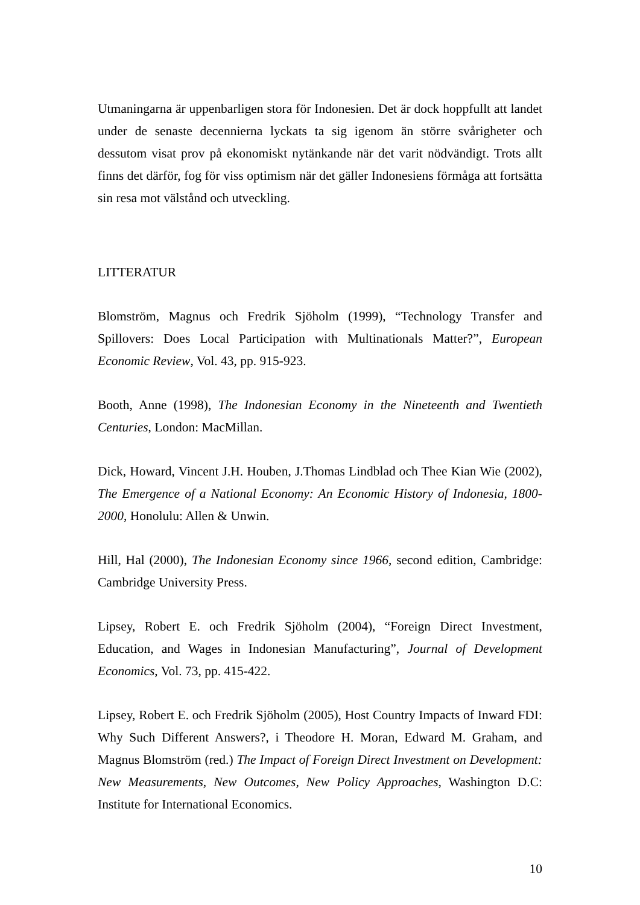Utmaningarna är uppenbarligen stora för Indonesien. Det är dock hoppfullt att landet under de senaste decennierna lyckats ta sig igenom än större svårigheter och dessutom visat prov på ekonomiskt nytänkande när det varit nödvändigt. Trots allt finns det därför, fog för viss optimism när det gäller Indonesiens förmåga att fortsätta sin resa mot välstånd och utveckling.
LITTERATUR
Blomström, Magnus och Fredrik Sjöholm (1999), “Technology Transfer and Spillovers: Does Local Participation with Multinationals Matter?”, European Economic Review, Vol. 43, pp. 915-923.
Booth, Anne (1998), The Indonesian Economy in the Nineteenth and Twentieth Centuries, London: MacMillan.
Dick, Howard, Vincent J.H. Houben, J.Thomas Lindblad och Thee Kian Wie (2002), The Emergence of a National Economy: An Economic History of Indonesia, 1800-2000, Honolulu: Allen & Unwin.
Hill, Hal (2000), The Indonesian Economy since 1966, second edition, Cambridge: Cambridge University Press.
Lipsey, Robert E. och Fredrik Sjöholm (2004), “Foreign Direct Investment, Education, and Wages in Indonesian Manufacturing”, Journal of Development Economics, Vol. 73, pp. 415-422.
Lipsey, Robert E. och Fredrik Sjöholm (2005), Host Country Impacts of Inward FDI: Why Such Different Answers?, i Theodore H. Moran, Edward M. Graham, and Magnus Blomström (red.) The Impact of Foreign Direct Investment on Development: New Measurements, New Outcomes, New Policy Approaches, Washington D.C: Institute for International Economics.
10